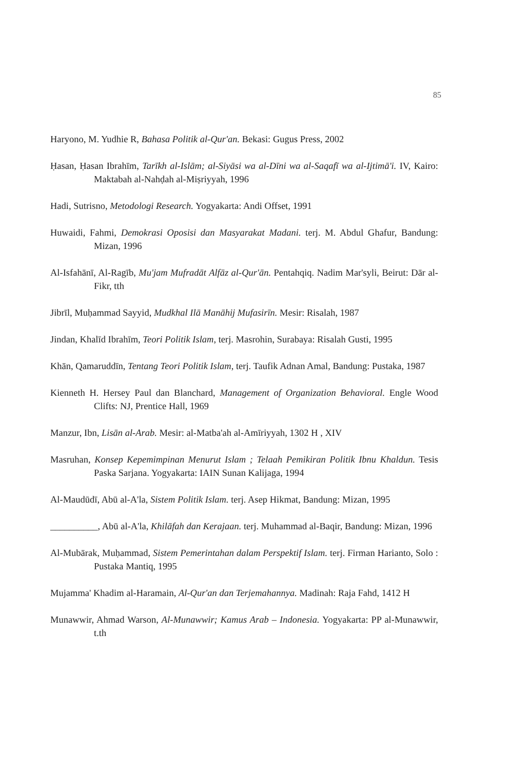85
Haryono, M. Yudhie R, Bahasa Politik al-Qur'an. Bekasi: Gugus Press, 2002
Ḥasan, Ḥasan Ibrahīm, Tarīkh al-Islām; al-Siyāsi wa al-Dīni wa al-Saqafī wa al-Ijtimā'i. IV, Kairo: Maktabah al-Nahḍah al-Miṣriyyah, 1996
Hadi, Sutrisno, Metodologi Research. Yogyakarta: Andi Offset, 1991
Huwaidi, Fahmi, Demokrasi Oposisi dan Masyarakat Madani. terj. M. Abdul Ghafur, Bandung: Mizan, 1996
Al-Isfahānī, Al-Ragīb, Mu'jam Mufradāt Alfāz al-Qur'ān. Pentahqiq. Nadim Mar'syli, Beirut: Dār al-Fikr, tth
Jibrīl, Muḥammad Sayyid, Mudkhal Ilā Manāhij Mufasirīn. Mesir: Risalah, 1987
Jindan, Khalīd Ibrahīm, Teori Politik Islam, terj. Masrohin, Surabaya: Risalah Gusti, 1995
Khān, Qamaruddīn, Tentang Teori Politik Islam, terj. Taufik Adnan Amal, Bandung: Pustaka, 1987
Kienneth H. Hersey Paul dan Blanchard, Management of Organization Behavioral. Engle Wood Clifts: NJ, Prentice Hall, 1969
Manzur, Ibn, Lisān al-Arab. Mesir: al-Matba'ah al-Amīriyyah, 1302 H , XIV
Masruhan, Konsep Kepemimpinan Menurut Islam ; Telaah Pemikiran Politik Ibnu Khaldun. Tesis Paska Sarjana. Yogyakarta: IAIN Sunan Kalijaga, 1994
Al-Maudūdī, Abū al-A'la, Sistem Politik Islam. terj. Asep Hikmat, Bandung: Mizan, 1995
__________, Abū al-A'la, Khilāfah dan Kerajaan. terj. Muhammad al-Baqir, Bandung: Mizan, 1996
Al-Mubārak, Muḥammad, Sistem Pemerintahan dalam Perspektif Islam. terj. Firman Harianto, Solo : Pustaka Mantiq, 1995
Mujamma' Khadim al-Haramain, Al-Qur'an dan Terjemahannya. Madinah: Raja Fahd, 1412 H
Munawwir, Ahmad Warson, Al-Munawwir; Kamus Arab – Indonesia. Yogyakarta: PP al-Munawwir, t.th